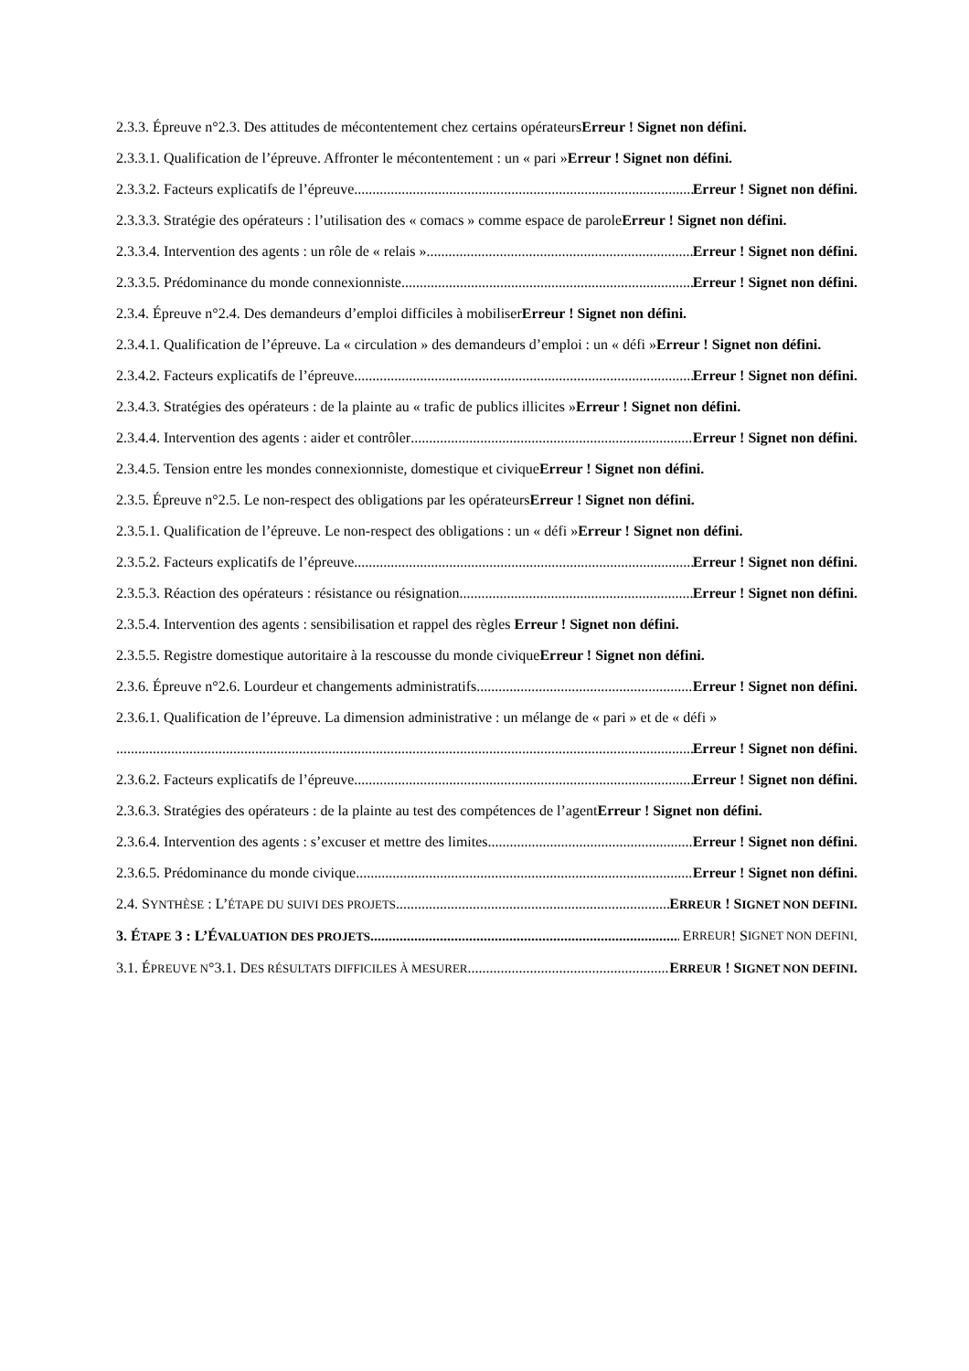2.3.3. Épreuve n°2.3. Des attitudes de mécontentement chez certains opérateursErreur ! Signet non défini.
2.3.3.1. Qualification de l’épreuve. Affronter le mécontentement : un « pari »Erreur ! Signet non défini.
2.3.3.2. Facteurs explicatifs de l’épreuve Erreur ! Signet non défini.
2.3.3.3. Stratégie des opérateurs : l’utilisation des « comacs » comme espace de paroleErreur ! Signet non défini.
2.3.3.4. Intervention des agents : un rôle de « relais » Erreur ! Signet non défini.
2.3.3.5. Prédominance du monde connexionniste Erreur ! Signet non défini.
2.3.4. Épreuve n°2.4. Des demandeurs d’emploi difficiles à mobiliserErreur ! Signet non défini.
2.3.4.1. Qualification de l’épreuve. La « circulation » des demandeurs d’emploi : un « défi »Erreur ! Signet non défini.
2.3.4.2. Facteurs explicatifs de l’épreuve Erreur ! Signet non défini.
2.3.4.3. Stratégies des opérateurs : de la plainte au « trafic de publics illicites »Erreur ! Signet non défini.
2.3.4.4. Intervention des agents : aider et contrôler Erreur ! Signet non défini.
2.3.4.5. Tension entre les mondes connexionniste, domestique et civiqueErreur ! Signet non défini.
2.3.5. Épreuve n°2.5. Le non-respect des obligations par les opérateursErreur ! Signet non défini.
2.3.5.1. Qualification de l’épreuve. Le non-respect des obligations : un « défi »Erreur ! Signet non défini.
2.3.5.2. Facteurs explicatifs de l’épreuve Erreur ! Signet non défini.
2.3.5.3. Réaction des opérateurs : résistance ou résignation Erreur ! Signet non défini.
2.3.5.4. Intervention des agents : sensibilisation et rappel des règles Erreur ! Signet non défini.
2.3.5.5. Registre domestique autoritaire à la rescousse du monde civiqueErreur ! Signet non défini.
2.3.6. Épreuve n°2.6. Lourdeur et changements administratifs Erreur ! Signet non défini.
2.3.6.1. Qualification de l’épreuve. La dimension administrative : un mélange de « pari » et de « défi »
Erreur ! Signet non défini.
2.3.6.2. Facteurs explicatifs de l’épreuve Erreur ! Signet non défini.
2.3.6.3. Stratégies des opérateurs : de la plainte au test des compétences de l’agentErreur ! Signet non défini.
2.3.6.4. Intervention des agents : s’excuser et mettre des limites Erreur ! Signet non défini.
2.3.6.5. Prédominance du monde civique Erreur ! Signet non défini.
2.4. SYNTHÈSE : L’ÉTAPE DU SUIVI DES PROJETS ERREUR ! SIGNET NON DEFINI.
3. ÉTAPE 3 : L’ÉVALUATION DES PROJETS E RREUR ! S IGNET NON DEFINI.
3.1. ÉPREUVE N°3.1. DES RÉSULTATS DIFFICILES À MESURER ERREUR ! SIGNET NON DEFINI.